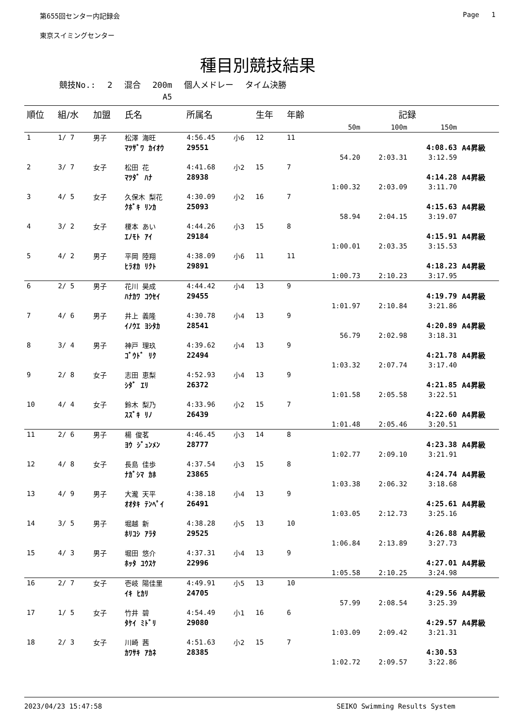第655回センター内記録会 Page 1
東京スイミングセンター
種目別競技結果
競技No.: 2 混合 200m 個人メドレー タイム決勝
A5
| 順位 | 組/水 | 加盟 | 氏名 | 所属名 | | 生年 | 年齢 | 記録 | | | |
| --- | --- | --- | --- | --- | --- | --- | --- | --- | --- | --- | --- |
| | | | | | | | | 50m | 100m | 150m | |
| 1 | 1/ 7 | 男子 | 松澤 海旺 | 4:56.45 | 小6 | 12 | 11 | | | | |
| | | | ﾏﾂｻﾞﾜ ｶｲｵｳ | 29551 | | | | | | 4:08.63 | A4昇級 |
| | | | | | | | | 54.20 | 2:03.31 | 3:12.59 | |
| 2 | 3/ 7 | 女子 | 松田 花 | 4:41.68 | 小2 | 15 | 7 | | | | |
| | | | ﾏﾂﾀﾞ ﾊﾅ | 28938 | | | | | | 4:14.28 | A4昇級 |
| | | | | | | | | 1:00.32 | 2:03.09 | 3:11.70 | |
| 3 | 4/ 5 | 女子 | 久保木 梨花 | 4:30.09 | 小2 | 16 | 7 | | | | |
| | | | ｸﾎﾞｷ ﾘﾝｶ | 25093 | | | | | | 4:15.63 | A4昇級 |
| | | | | | | | | 58.94 | 2:04.15 | 3:19.07 | |
| 4 | 3/ 2 | 女子 | 榎本 あい | 4:44.26 | 小3 | 15 | 8 | | | | |
| | | | ｴﾉﾓﾄ ｱｲ | 29184 | | | | | | 4:15.91 | A4昇級 |
| | | | | | | | | 1:00.01 | 2:03.35 | 3:15.53 | |
| 5 | 4/ 2 | 男子 | 平岡 陸翔 | 4:38.09 | 小6 | 11 | 11 | | | | |
| | | | ﾋﾗｵｶ ﾘｸﾄ | 29891 | | | | | | 4:18.23 | A4昇級 |
| | | | | | | | | 1:00.73 | 2:10.23 | 3:17.95 | |
| 6 | 2/ 5 | 男子 | 花川 昊成 | 4:44.42 | 小4 | 13 | 9 | | | | |
| | | | ﾊﾅｶﾜ ｺｳｾｲ | 29455 | | | | | | 4:19.79 | A4昇級 |
| | | | | | | | | 1:01.97 | 2:10.84 | 3:21.86 | |
| 7 | 4/ 6 | 男子 | 井上 義隆 | 4:30.78 | 小4 | 13 | 9 | | | | |
| | | | ｲﾉｳｴ ﾖｼﾀｶ | 28541 | | | | | | 4:20.89 | A4昇級 |
| | | | | | | | | 56.79 | 2:02.98 | 3:18.31 | |
| 8 | 3/ 4 | 男子 | 神戸 理玖 | 4:39.62 | 小4 | 13 | 9 | | | | |
| | | | ｺﾞｳﾄﾞ ﾘｸ | 22494 | | | | | | 4:21.78 | A4昇級 |
| | | | | | | | | 1:03.32 | 2:07.74 | 3:17.40 | |
| 9 | 2/ 8 | 女子 | 志田 恵梨 | 4:52.93 | 小4 | 13 | 9 | | | | |
| | | | ｼﾀﾞ ｴﾘ | 26372 | | | | | | 4:21.85 | A4昇級 |
| | | | | | | | | 1:01.58 | 2:05.58 | 3:22.51 | |
| 10 | 4/ 4 | 女子 | 鈴木 梨乃 | 4:33.96 | 小2 | 15 | 7 | | | | |
| | | | ｽｽﾞｷ ﾘﾉ | 26439 | | | | | | 4:22.60 | A4昇級 |
| | | | | | | | | 1:01.48 | 2:05.46 | 3:20.51 | |
| 11 | 2/ 6 | 男子 | 楊 俊茗 | 4:46.45 | 小3 | 14 | 8 | | | | |
| | | | ﾖｳ ｼﾞｭﾝﾒﾝ | 28777 | | | | | | 4:23.38 | A4昇級 |
| | | | | | | | | 1:02.77 | 2:09.10 | 3:21.91 | |
| 12 | 4/ 8 | 女子 | 長島 佳歩 | 4:37.54 | 小3 | 15 | 8 | | | | |
| | | | ﾅｶﾞｼﾏ ｶﾎ | 23865 | | | | | | 4:24.74 | A4昇級 |
| | | | | | | | | 1:03.38 | 2:06.32 | 3:18.68 | |
| 13 | 4/ 9 | 男子 | 大瀧 天平 | 4:38.18 | 小4 | 13 | 9 | | | | |
| | | | ｵｵﾀｷ ﾃﾝﾍﾟｲ | 26491 | | | | | | 4:25.61 | A4昇級 |
| | | | | | | | | 1:03.05 | 2:12.73 | 3:25.16 | |
| 14 | 3/ 5 | 男子 | 堀越 新 | 4:38.28 | 小5 | 13 | 10 | | | | |
| | | | ﾎﾘｺｼ ｱﾗﾀ | 29525 | | | | | | 4:26.88 | A4昇級 |
| | | | | | | | | 1:06.84 | 2:13.89 | 3:27.73 | |
| 15 | 4/ 3 | 男子 | 堀田 悠介 | 4:37.31 | 小4 | 13 | 9 | | | | |
| | | | ﾎｯﾀ ﾕｳｽｹ | 22996 | | | | | | 4:27.01 | A4昇級 |
| | | | | | | | | 1:05.58 | 2:10.25 | 3:24.98 | |
| 16 | 2/ 7 | 女子 | 壱岐 陽佳里 | 4:49.91 | 小5 | 13 | 10 | | | | |
| | | | ｲｷ ﾋｶﾘ | 24705 | | | | | | 4:29.56 | A4昇級 |
| | | | | | | | | 57.99 | 2:08.54 | 3:25.39 | |
| 17 | 1/ 5 | 女子 | 竹井 碧 | 4:54.49 | 小1 | 16 | 6 | | | | |
| | | | ﾀｹｲ ﾐﾄﾞﾘ | 29080 | | | | | | 4:29.57 | A4昇級 |
| | | | | | | | | 1:03.09 | 2:09.42 | 3:21.31 | |
| 18 | 2/ 3 | 女子 | 川崎 茜 | 4:51.63 | 小2 | 15 | 7 | | | | |
| | | | ｶﾜｻｷ ｱｶﾈ | 28385 | | | | | | 4:30.53 | |
| | | | | | | | | 1:02.72 | 2:09.57 | 3:22.86 | |
2023/04/23 15:47:58 SEIKO Swimming Results System